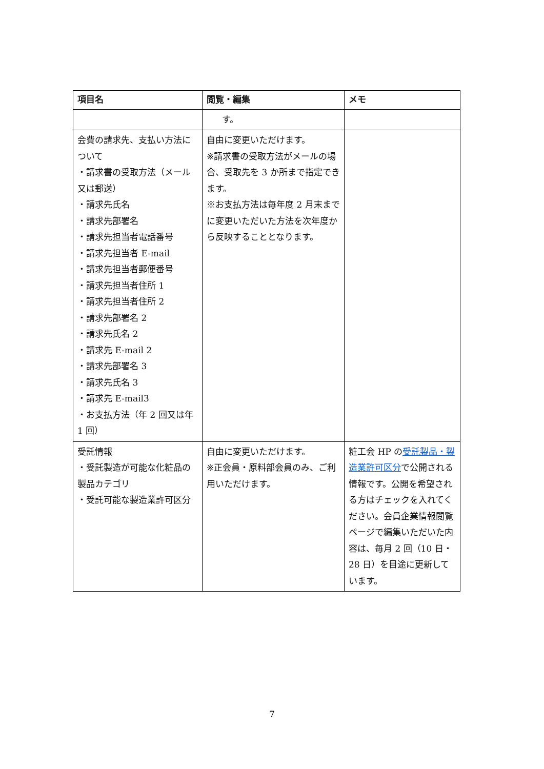| 項目名 | 閲覧・編集 | メモ |
| --- | --- | --- |
| | す。 | |
| 会費の請求先、支払い方法について ・請求書の受取方法（メール又は郵送） ・請求先氏名 ・請求先部署名 ・請求先担当者電話番号 ・請求先担当者 E-mail ・請求先担当者郵便番号 ・請求先担当者住所 1 ・請求先担当者住所 2 ・請求先部署名 2 ・請求先氏名 2 ・請求先 E-mail 2 ・請求先部署名 3 ・請求先氏名 3 ・請求先 E-mail3 ・お支払方法（年 2 回又は年 1 回） | 自由に変更いただけます。 ※請求書の受取方法がメールの場合、受取先を 3 か所まで指定できます。 ※お支払方法は毎年度 2 月末までに変更いただいた方法を次年度から反映することとなります。 | |
| 受託情報 ・受託製造が可能な化粧品の製品カテゴリ ・受託可能な製造業許可区分 | 自由に変更いただけます。 ※正会員・原料部会員のみ、ご利用いただけます。 | 粧工会 HP の 受託製品・製造業許可区分 で公開される情報です。公開を希望される方はチェックを入れてください。会員企業情報閲覧ページで編集いただいた内容は、毎月 2 回（10 日・28 日）を目途に更新しています。 |
7